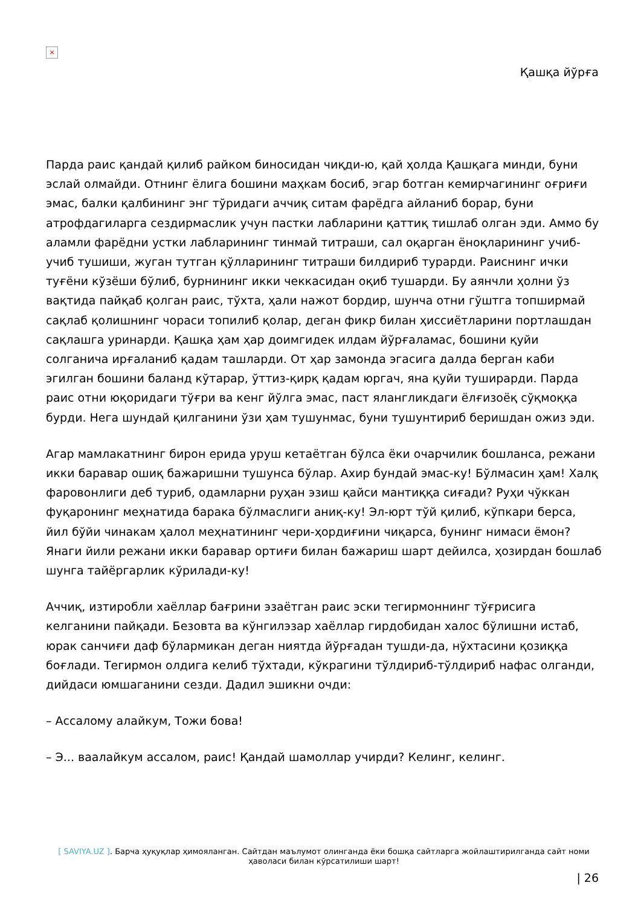×
Қашқа йўрға
Парда раис қандай қилиб райком биносидан чиқди-ю, қай ҳолда Қашқага минди, буни эслай олмайди. Отнинг ёлига бошини маҳкам босиб, эгар ботган кемирчагининг оғриғи эмас, балки қалбининг энг тўридаги аччиқ ситам фарёдга айланиб борар, буни атрофдагиларга сездирмаслик учун пастки лабларини қаттиқ тишлаб олган эди. Аммо бу аламли фарёдни устки лабларининг тинмай титраши, сал оқарган ёноқларининг учиб-учиб тушиши, жуган тутган қўлларининг титраши билдириб турарди. Раиснинг ички туғёни кўзёши бўлиб, бурнининг икки чеккасидан оқиб тушарди. Бу аянчли ҳолни ўз вақтида пайқаб қолган раис, тўхта, ҳали нажот бордир, шунча отни гўштга топширмай сақлаб қолишнинг чораси топилиб қолар, деган фикр билан ҳиссиётларини портлашдан сақлашга уринарди. Қашқа ҳам ҳар доимгидек илдам йўрғаламас, бошини қуйи солганича ирғаланиб қадам ташларди. От ҳар замонда эгасига далда берган каби эгилган бошини баланд кўтарар, ўттиз-қирқ қадам юргач, яна қуйи туширарди. Парда раис отни юқоридаги тўғри ва кенг йўлга эмас, паст ялангликдаги ёлғизоёқ сўқмоққа бурди. Нега шундай қилганини ўзи ҳам тушунмас, буни тушунтириб беришдан ожиз эди.
Агар мамлакатнинг бирон ерида уруш кетаётган бўлса ёки очарчилик бошланса, режани икки баравар ошиқ бажаришни тушунса бўлар. Ахир бундай эмас-ку! Бўлмасин ҳам! Халқ фаровонлиги деб туриб, одамларни руҳан эзиш қайси мантиққа сиғади? Руҳи чўккан фуқаронинг меҳнатида барака бўлмаслиги аниқ-ку! Эл-юрт тўй қилиб, кўпкари берса, йил бўйи чинакам ҳалол меҳнатининг чери-ҳордиғини чиқарса, бунинг нимаси ёмон? Янаги йили режани икки баравар ортиғи билан бажариш шарт дейилса, ҳозирдан бошлаб шунга тайёргарлик кўрилади-ку!
Аччиқ, изтиробли хаёллар бағрини эзаётган раис эски тегирмоннинг тўғрисига келганини пайқади. Безовта ва кўнгилэзар хаёллар гирдобидан халос бўлишни истаб, юрак санчиғи даф бўлармикан деган ниятда йўрғадан тушди-да, нўхтасини қозиққа боғлади. Тегирмон олдига келиб тўхтади, кўкрагини тўлдириб-тўлдириб нафас олганди, дийдаси юмшаганини сезди. Дадил эшикни очди:
– Ассалому алайкум, Тожи бова!
– Э... ваалайкум ассалом, раис! Қандай шамоллар учирди? Келинг, келинг.
[ SAVIYA.UZ ]. Барча ҳуқуқлар ҳимояланган. Сайтдан маълумот олинганда ёки бошқа сайтларга жойлаштирилганда сайт номи ҳаволаси билан кўрсатилиши шарт!
| 26